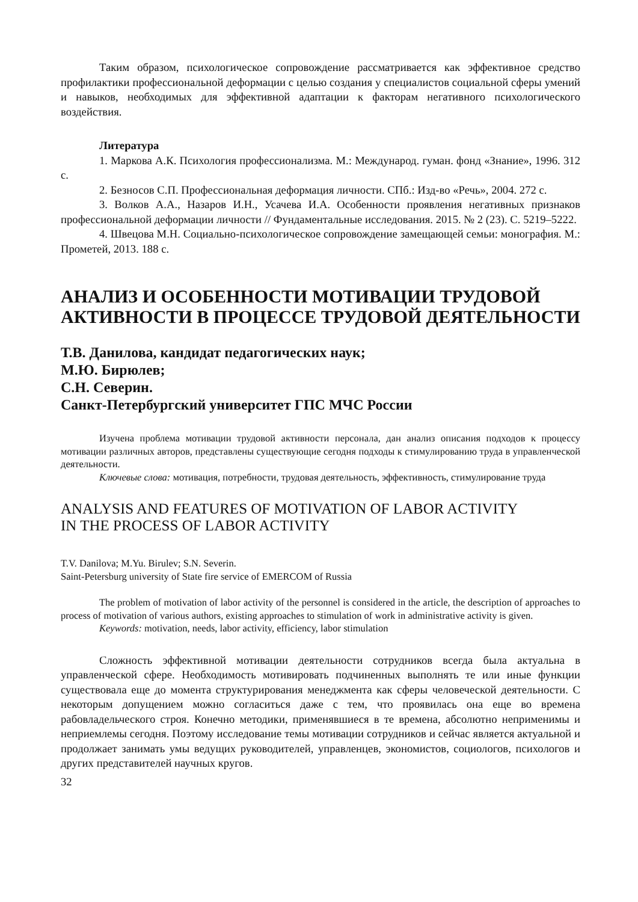Таким образом, психологическое сопровождение рассматривается как эффективное средство профилактики профессиональной деформации с целью создания у специалистов социальной сферы умений и навыков, необходимых для эффективной адаптации к факторам негативного психологического воздействия.
Литература
1. Маркова А.К. Психология профессионализма. М.: Международ. гуман. фонд «Знание», 1996. 312 с.
2. Безносов С.П. Профессиональная деформация личности. СПб.: Изд-во «Речь», 2004. 272 с.
3. Волков А.А., Назаров И.Н., Усачева И.А. Особенности проявления негативных признаков профессиональной деформации личности // Фундаментальные исследования. 2015. № 2 (23). С. 5219–5222.
4. Швецова М.Н. Социально-психологическое сопровождение замещающей семьи: монография. М.: Прометей, 2013. 188 с.
АНАЛИЗ И ОСОБЕННОСТИ МОТИВАЦИИ ТРУДОВОЙ
АКТИВНОСТИ В ПРОЦЕССЕ ТРУДОВОЙ ДЕЯТЕЛЬНОСТИ
Т.В. Данилова, кандидат педагогических наук;
М.Ю. Бирюлев;
С.Н. Северин.
Санкт-Петербургский университет ГПС МЧС России
Изучена проблема мотивации трудовой активности персонала, дан анализ описания подходов к процессу мотивации различных авторов, представлены существующие сегодня подходы к стимулированию труда в управленческой деятельности.
Ключевые слова: мотивация, потребности, трудовая деятельность, эффективность, стимулирование труда
ANALYSIS AND FEATURES OF MOTIVATION OF LABOR ACTIVITY
IN THE PROCESS OF LABOR ACTIVITY
T.V. Danilova; M.Yu. Birulev; S.N. Severin.
Saint-Petersburg university of State fire service of EMERCOM of Russia
The problem of motivation of labor activity of the personnel is considered in the article, the description of approaches to process of motivation of various authors, existing approaches to stimulation of work in administrative activity is given.
Keywords: motivation, needs, labor activity, efficiency, labor stimulation
Сложность эффективной мотивации деятельности сотрудников всегда была актуальна в управленческой сфере. Необходимость мотивировать подчиненных выполнять те или иные функции существовала еще до момента структурирования менеджмента как сферы человеческой деятельности. С некоторым допущением можно согласиться даже с тем, что проявилась она еще во времена рабовладельческого строя. Конечно методики, применявшиеся в те времена, абсолютно неприменимы и неприемлемы сегодня. Поэтому исследование темы мотивации сотрудников и сейчас является актуальной и продолжает занимать умы ведущих руководителей, управленцев, экономистов, социологов, психологов и других представителей научных кругов.
32